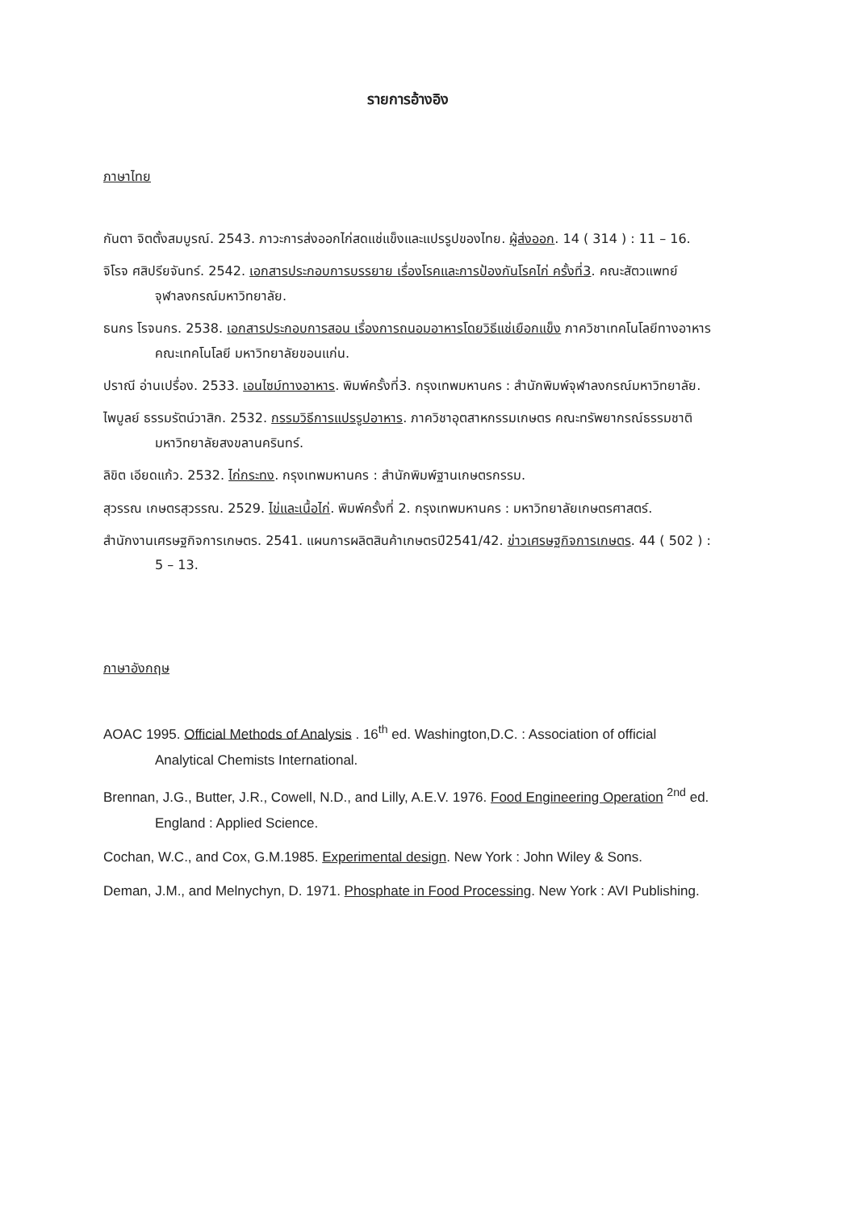รายการอ้างอิง
ภาษาไทย
กันตา จิตตั้งสมบูรณ์. 2543. ภาวะการส่งออกไก่สดแช่แข็งและแปรรูปของไทย. ผู้ส่งออก. 14 ( 314 ) : 11 – 16.
จิโรจ ศสิปรียจันทร์. 2542. เอกสารประกอบการบรรยาย เรื่องโรคและการป้องกันโรคไก่ ครั้งที่3. คณะสัตวแพทย์ จุฬาลงกรณ์มหาวิทยาลัย.
ธนกร โรจนกร. 2538. เอกสารประกอบการสอน เรื่องการถนอมอาหารโดยวิธีแช่เยือกแข็ง ภาควิชาเทคโนโลยีทางอาหาร คณะเทคโนโลยี มหาวิทยาลัยขอนแก่น.
ปราณี อ่านเปรื่อง. 2533. เอนไซม์ทางอาหาร. พิมพ์ครั้งที่3. กรุงเทพมหานคร : สำนักพิมพ์จุฬาลงกรณ์มหาวิทยาลัย.
ไพบูลย์ ธรรมรัตน์วาสิก. 2532. กรรมวิธีการแปรรูปอาหาร. ภาควิชาอุตสาหกรรมเกษตร คณะทรัพยากรณ์ธรรมชาติ มหาวิทยาลัยสงขลานครินทร์.
ลิขิต เอียดแก้ว. 2532. ไก่กระทง. กรุงเทพมหานคร : สำนักพิมพ์ฐานเกษตรกรรม.
สุวรรณ เกษตรสุวรรณ. 2529. ไข่และเนื้อไก่. พิมพ์ครั้งที่ 2. กรุงเทพมหานคร : มหาวิทยาลัยเกษตรศาสตร์.
สำนักงานเศรษฐกิจการเกษตร. 2541. แผนการผลิตสินค้าเกษตรปี2541/42. ข่าวเศรษฐกิจการเกษตร. 44 ( 502 ) : 5 – 13.
ภาษาอังกฤษ
AOAC 1995. Official Methods of Analysis . 16<sup>th</sup> ed. Washington,D.C. : Association of official Analytical Chemists International.
Brennan, J.G., Butter, J.R., Cowell, N.D., and Lilly, A.E.V. 1976. Food Engineering Operation <sup>2nd</sup> ed. England : Applied Science.
Cochan, W.C., and Cox, G.M.1985. Experimental design. New York : John Wiley & Sons.
Deman, J.M., and Melnychyn, D. 1971. Phosphate in Food Processing. New York : AVI Publishing.